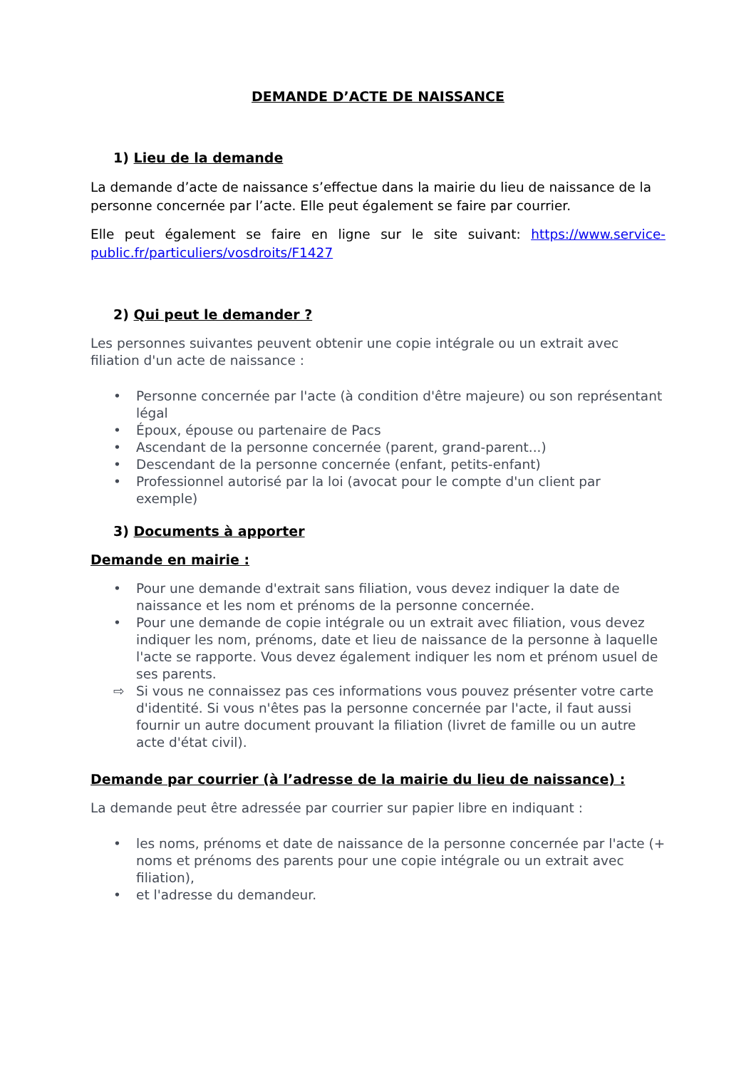DEMANDE D’ACTE DE NAISSANCE
1) Lieu de la demande
La demande d’acte de naissance s’effectue dans la mairie du lieu de naissance de la personne concernée par l’acte. Elle peut également se faire par courrier.
Elle peut également se faire en ligne sur le site suivant: https://www.service-public.fr/particuliers/vosdroits/F1427
2) Qui peut le demander ?
Les personnes suivantes peuvent obtenir une copie intégrale ou un extrait avec filiation d'un acte de naissance :
• Personne concernée par l'acte (à condition d'être majeure) ou son représentant légal
• Époux, épouse ou partenaire de Pacs
• Ascendant de la personne concernée (parent, grand-parent...)
• Descendant de la personne concernée (enfant, petits-enfant)
• Professionnel autorisé par la loi (avocat pour le compte d'un client par exemple)
3) Documents à apporter
Demande en mairie :
• Pour une demande d'extrait sans filiation, vous devez indiquer la date de naissance et les nom et prénoms de la personne concernée.
• Pour une demande de copie intégrale ou un extrait avec filiation, vous devez indiquer les nom, prénoms, date et lieu de naissance de la personne à laquelle l'acte se rapporte. Vous devez également indiquer les nom et prénom usuel de ses parents.
⇨ Si vous ne connaissez pas ces informations vous pouvez présenter votre carte d'identité. Si vous n'êtes pas la personne concernée par l'acte, il faut aussi fournir un autre document prouvant la filiation (livret de famille ou un autre acte d'état civil).
Demande par courrier (à l’adresse de la mairie du lieu de naissance) :
La demande peut être adressée par courrier sur papier libre en indiquant :
• les noms, prénoms et date de naissance de la personne concernée par l'acte (+ noms et prénoms des parents pour une copie intégrale ou un extrait avec filiation),
• et l'adresse du demandeur.